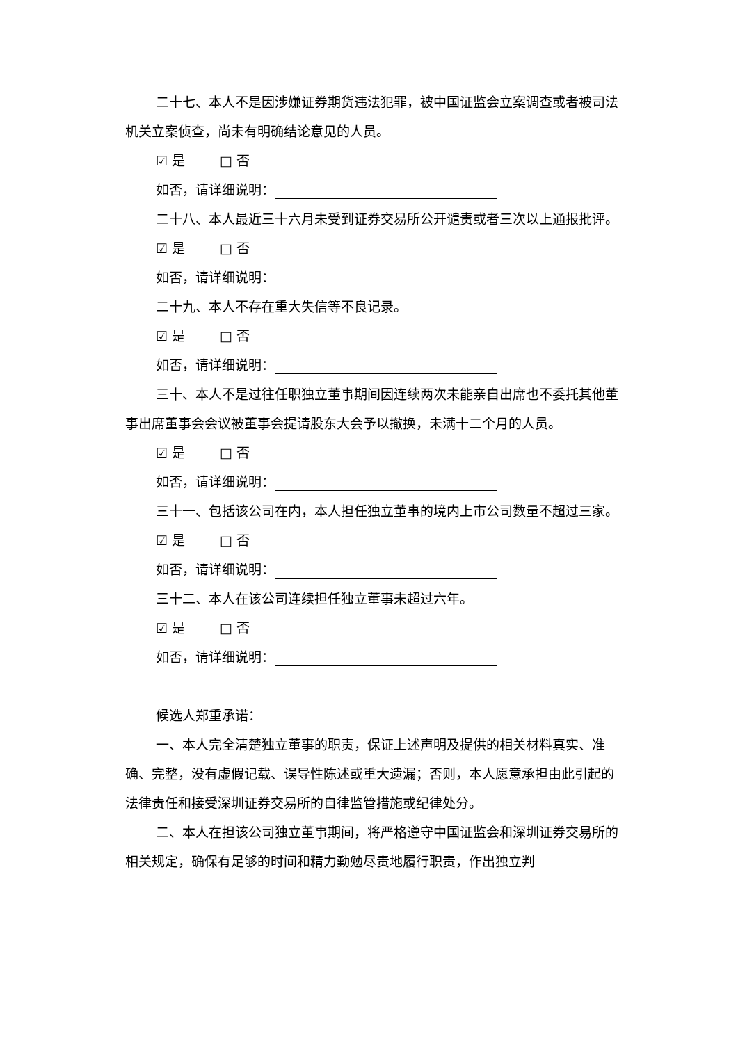二十七、本人不是因涉嫌证券期货违法犯罪，被中国证监会立案调查或者被司法机关立案侦查，尚未有明确结论意见的人员。
☑ 是 □ 否
如否，请详细说明：
二十八、本人最近三十六月未受到证券交易所公开谴责或者三次以上通报批评。
☑ 是 □ 否
如否，请详细说明：
二十九、本人不存在重大失信等不良记录。
☑ 是 □ 否
如否，请详细说明：
三十、本人不是过往任职独立董事期间因连续两次未能亲自出席也不委托其他董事出席董事会会议被董事会提请股东大会予以撤换，未满十二个月的人员。
☑ 是 □ 否
如否，请详细说明：
三十一、包括该公司在内，本人担任独立董事的境内上市公司数量不超过三家。
☑ 是 □ 否
如否，请详细说明：
三十二、本人在该公司连续担任独立董事未超过六年。
☑ 是 □ 否
如否，请详细说明：
候选人郑重承诺：
一、本人完全清楚独立董事的职责，保证上述声明及提供的相关材料真实、准确、完整，没有虚假记载、误导性陈述或重大遗漏；否则，本人愿意承担由此引起的法律责任和接受深圳证券交易所的自律监管措施或纪律处分。
二、本人在担该公司独立董事期间，将严格遵守中国证监会和深圳证券交易所的相关规定，确保有足够的时间和精力勤勉尽责地履行职责，作出独立判